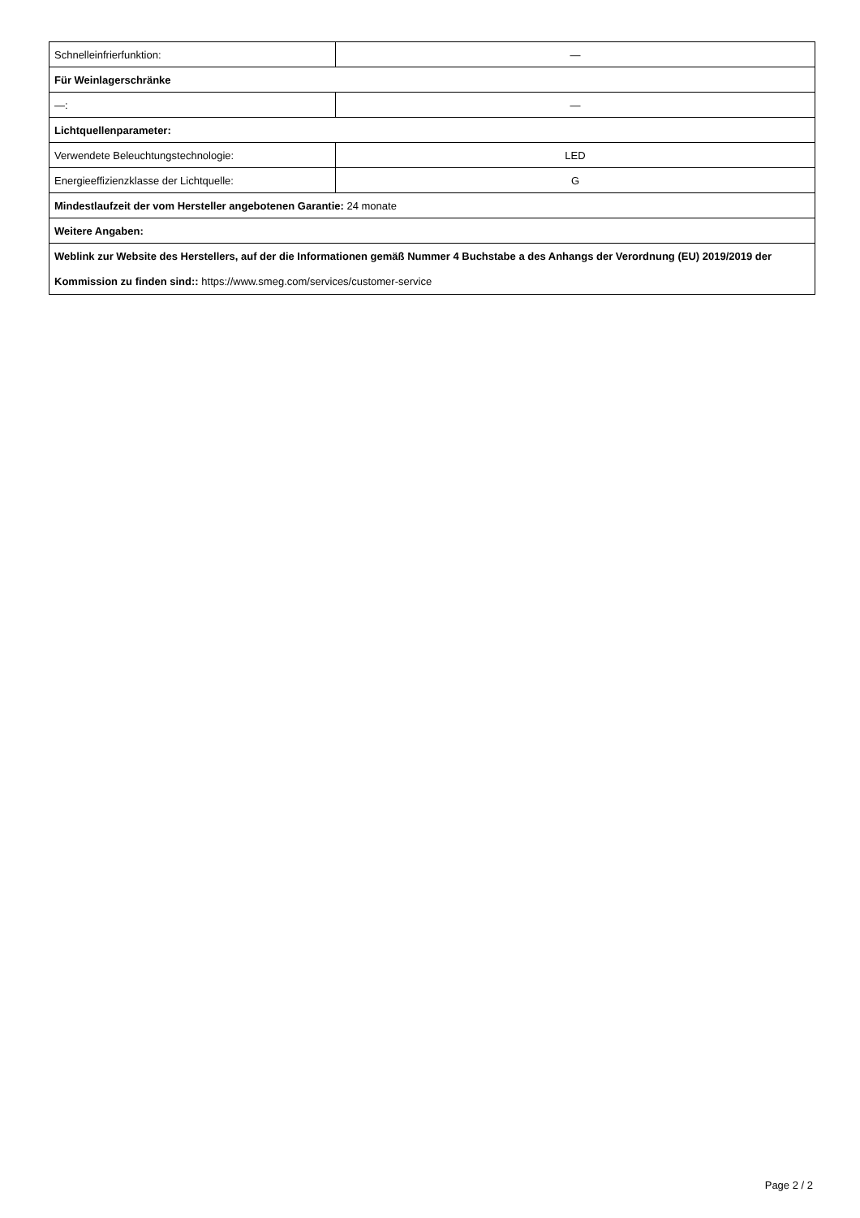| Schnelleinfrierfunktion: | — |
| Für Weinlagerschränke | |
| —: | — |
| Lichtquellenparameter: | |
| Verwendete Beleuchtungstechnologie: | LED |
| Energieeffizienzklasse der Lichtquelle: | G |
| Mindestlaufzeit der vom Hersteller angebotenen Garantie: 24 monate | |
| Weitere Angaben: | |
| Weblink zur Website des Herstellers, auf der die Informationen gemäß Nummer 4 Buchstabe a des Anhangs der Verordnung (EU) 2019/2019 der Kommission zu finden sind:: https://www.smeg.com/services/customer-service | |
Page 2 / 2